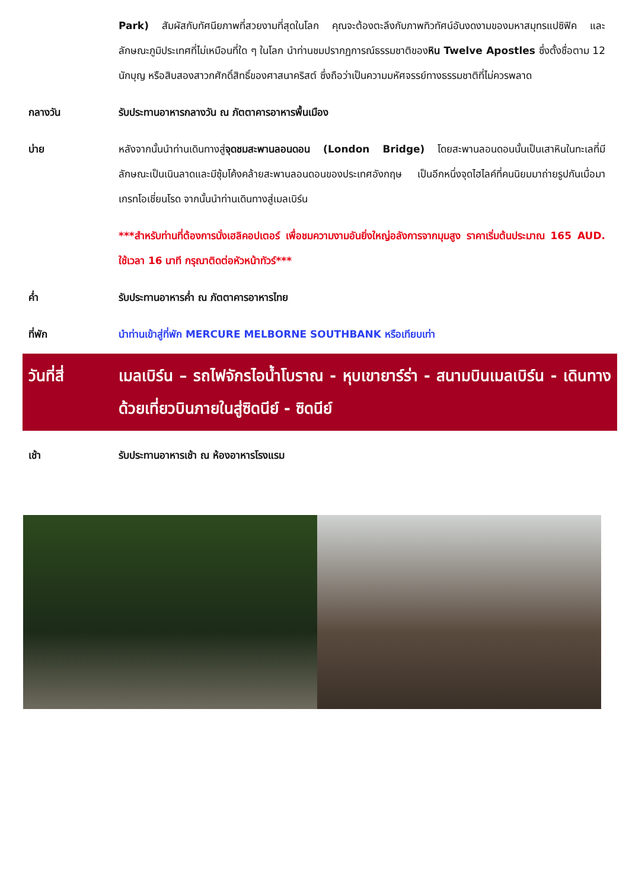Park) สัมผัสกับทัศนียภาพที่สวยงามที่สุดในโลก คุณจะต้องตะลึงกับภาพทิวทัศน์อันงดงามของมหาสมุทรแปซิฟิค และลักษณะภูมิประเทศที่ไม่เหมือนที่ใด ๆ ในโลก นำท่านชมปรากฏการณ์ธรรมชาติของหิน Twelve Apostles ซึ่งตั้งชื่อตาม 12 นักบุญ หรือสิบสองสาวกศักดิ์สิทธิ์ของศาสนาคริสต์ ซึ่งถือว่าเป็นความมหัศจรรย์ทางธรรมชาติที่ไม่ควรพลาด
กลางวัน รับประทานอาหารกลางวัน ณ ภัตตาคารอาหารพื้นเมือง
บ่าย หลังจากนั้นนำท่านเดินทางสู่จุดชมสะพานลอนดอน (London Bridge) โดยสะพานลอนดอนนั้นเป็นเสาหินในทะเลที่มีลักษณะเป็นเนินลาดและมีซุ้มโค้งคล้ายสะพานลอนดอนของประเทศอังกฤษ เป็นอีกหนึ่งจุดไฮไลค์ที่คนนิยมมาถ่ายรูปกันเมื่อมาเกรทโอเชี่ยนโรด จากนั้นนำท่านเดินทางสู่เมลเบิร์น
***สำหรับท่านที่ต้องการนั่งเฮลิคอปเตอร์ เพื่อชมความงามอันยิ่งใหญ่อลังการจากมุมสูง ราคาเริ่มต้นประมาณ 165 AUD. ใช้เวลา 16 นาที กรุณาติดต่อหัวหน้าทัวร์***
ค่ำ รับประทานอาหารค่ำ ณ ภัตตาคารอาหารไทย
ที่พัก นำท่านเข้าสู่ที่พัก MERCURE MELBORNE SOUTHBANK หรือเทียบเท่า
วันที่สี่ เมลเบิร์น – รถไฟจักรไอน้ำโบราณ - หุบเขายาร์ร่า - สนามบินเมลเบิร์น - เดินทางด้วยเที่ยวบินภายในสู่ซิดนีย์ - ซิดนีย์
เช้า รับประทานอาหารเช้า ณ ห้องอาหารโรงแรม